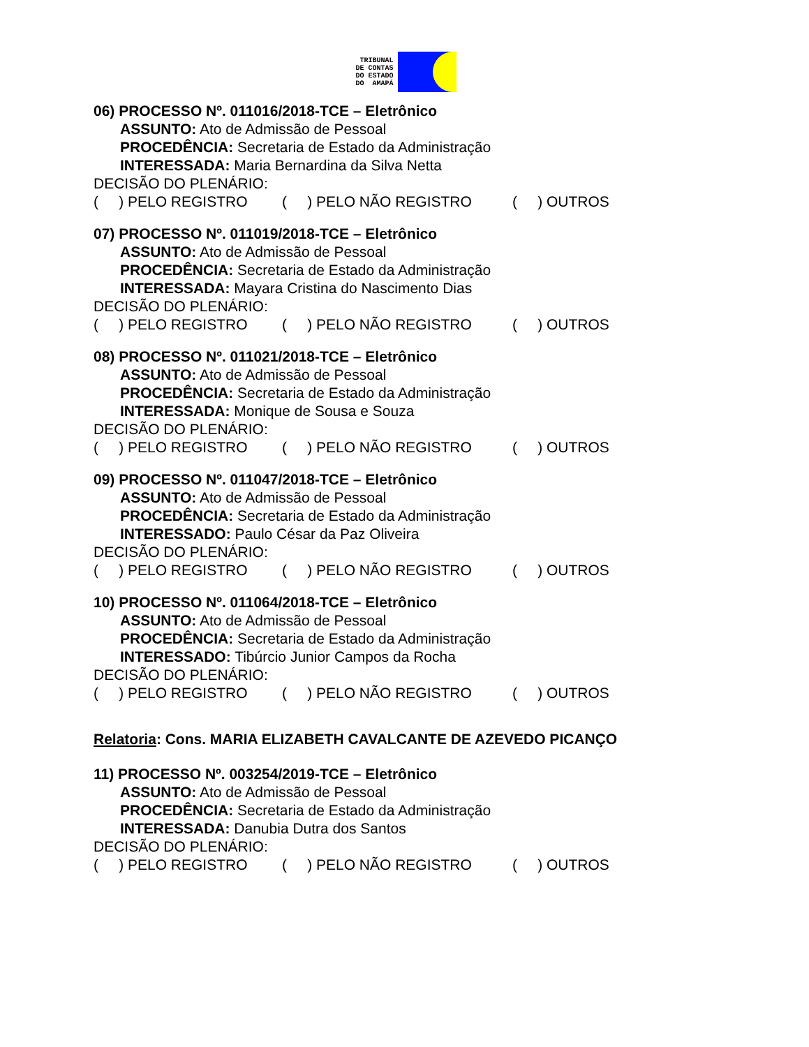TRIBUNAL
DE CONTAS
DO ESTADO
DO AMAPÁ
06) PROCESSO Nº. 011016/2018-TCE – Eletrônico
ASSUNTO: Ato de Admissão de Pessoal
PROCEDÊNCIA: Secretaria de Estado da Administração
INTERESSADA: Maria Bernardina da Silva Netta
DECISÃO DO PLENÁRIO:
( ) PELO REGISTRO ( ) PELO NÃO REGISTRO ( ) OUTROS
07) PROCESSO Nº. 011019/2018-TCE – Eletrônico
ASSUNTO: Ato de Admissão de Pessoal
PROCEDÊNCIA: Secretaria de Estado da Administração
INTERESSADA: Mayara Cristina do Nascimento Dias
DECISÃO DO PLENÁRIO:
( ) PELO REGISTRO ( ) PELO NÃO REGISTRO ( ) OUTROS
08) PROCESSO Nº. 011021/2018-TCE – Eletrônico
ASSUNTO: Ato de Admissão de Pessoal
PROCEDÊNCIA: Secretaria de Estado da Administração
INTERESSADA: Monique de Sousa e Souza
DECISÃO DO PLENÁRIO:
( ) PELO REGISTRO ( ) PELO NÃO REGISTRO ( ) OUTROS
09) PROCESSO Nº. 011047/2018-TCE – Eletrônico
ASSUNTO: Ato de Admissão de Pessoal
PROCEDÊNCIA: Secretaria de Estado da Administração
INTERESSADO: Paulo César da Paz Oliveira
DECISÃO DO PLENÁRIO:
( ) PELO REGISTRO ( ) PELO NÃO REGISTRO ( ) OUTROS
10) PROCESSO Nº. 011064/2018-TCE – Eletrônico
ASSUNTO: Ato de Admissão de Pessoal
PROCEDÊNCIA: Secretaria de Estado da Administração
INTERESSADO: Tibúrcio Junior Campos da Rocha
DECISÃO DO PLENÁRIO:
( ) PELO REGISTRO ( ) PELO NÃO REGISTRO ( ) OUTROS
Relatoria: Cons. MARIA ELIZABETH CAVALCANTE DE AZEVEDO PICANÇO
11) PROCESSO Nº. 003254/2019-TCE – Eletrônico
ASSUNTO: Ato de Admissão de Pessoal
PROCEDÊNCIA: Secretaria de Estado da Administração
INTERESSADA: Danubia Dutra dos Santos
DECISÃO DO PLENÁRIO:
( ) PELO REGISTRO ( ) PELO NÃO REGISTRO ( ) OUTROS